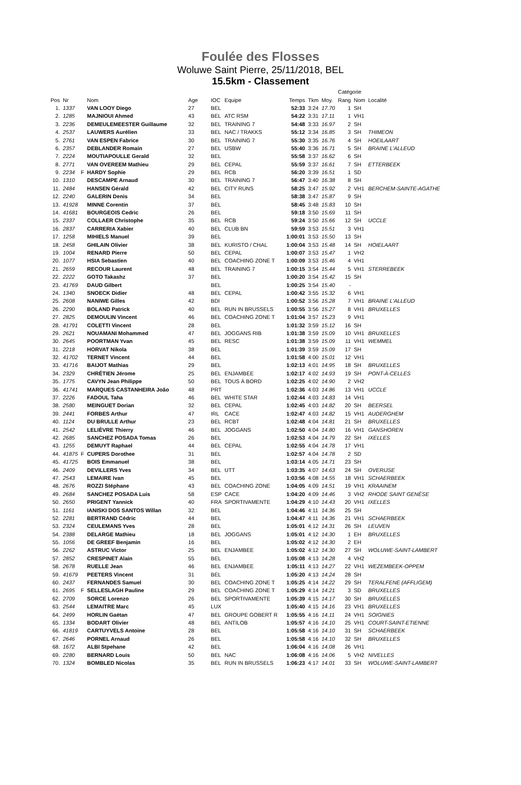Foulée des Flosses
Woluwe Saint Pierre, 25/11/2018, BEL
15.5km - Classement
| | | | | | | | | | | Catégorie | | |
| --- | --- | --- | --- | --- | --- | --- | --- | --- | --- | --- | --- | --- |
| Pos | Nr | | Nom | Age | IOC | Equipe | Temps | Tkm | Moy. | Rang | Nom | Localité |
| 1. | 1337 | | VAN LOOY Diego | 27 | BEL | | 52:33 | 3:24 | 17.70 | 1 | SH | |
| 2. | 1285 | | MAJNIOUI Ahmed | 43 | BEL | ATC RSM | 54:22 | 3:31 | 17.11 | 1 | VH1 | |
| 3. | 2236 | | DEMEULEMEESTER Guillaume | 32 | BEL | TRAINING 7 | 54:48 | 3:33 | 16.97 | 2 | SH | |
| 4. | 2537 | | LAUWERS Aurélien | 33 | BEL | NAC / TRAKKS | 55:12 | 3:34 | 16.85 | 3 | SH | THIMEON |
| 5. | 2761 | | VAN ESPEN Fabrice | 30 | BEL | TRAINING 7 | 55:30 | 3:35 | 16.76 | 4 | SH | HOEILAART |
| 6. | 2357 | | DEBLANDER Romain | 27 | BEL | USBW | 55:40 | 3:36 | 16.71 | 5 | SH | BRAINE L'ALLEUD |
| 7. | 2224 | | MOUTIAPOULLE Gerald | 32 | BEL | | 55:58 | 3:37 | 16.62 | 6 | SH | |
| 8. | 2771 | | VAN OVEREEM Mathieu | 29 | BEL | CEPAL | 55:59 | 3:37 | 16.61 | 7 | SH | ETTERBEEK |
| 9. | 2234 | F | HARDY Sophie | 29 | BEL | RCB | 56:20 | 3:39 | 16.51 | 1 | SD | |
| 10. | 1310 | | DESCAMPE Arnaud | 30 | BEL | TRAINING 7 | 56:47 | 3:40 | 16.38 | 8 | SH | |
| 11. | 2484 | | HANSEN Gérald | 42 | BEL | CITY RUNS | 58:25 | 3:47 | 15.92 | 2 | VH1 | BERCHEM-SAINTE-AGATHE |
| 12. | 2240 | | GALERIN Denis | 34 | BEL | | 58:38 | 3:47 | 15.87 | 9 | SH | |
| 13. | 41928 | | MINNE Corentin | 37 | BEL | | 58:45 | 3:48 | 15.83 | 10 | SH | |
| 14. | 41681 | | BOURGEOIS Cedric | 26 | BEL | | 59:18 | 3:50 | 15.69 | 11 | SH | |
| 15. | 2337 | | COLLAER Christophe | 35 | BEL | RCB | 59:24 | 3:50 | 15.66 | 12 | SH | UCCLE |
| 16. | 2837 | | CARRERIA Xabier | 40 | BEL | CLUB BN | 59:59 | 3:53 | 15.51 | 3 | VH1 | |
| 17. | 1258 | | MIHIELS Manuel | 39 | BEL | | 1:00:01 | 3:53 | 15.50 | 13 | SH | |
| 18. | 2458 | | GHILAIN Olivier | 38 | BEL | KURISTO / CHAL | 1:00:04 | 3:53 | 15.48 | 14 | SH | HOIELAART |
| 19. | 1004 | | RENARD Pierre | 50 | BEL | CEPAL | 1:00:07 | 3:53 | 15.47 | 1 | VH2 | |
| 20. | 1077 | | HSIA Sebastien | 40 | BEL | COACHING ZONE T | 1:00:09 | 3:53 | 15.46 | 4 | VH1 | |
| 21. | 2659 | | RECOUR Laurent | 48 | BEL | TRAINING 7 | 1:00:15 | 3:54 | 15.44 | 5 | VH1 | STERREBEEK |
| 22. | 2222 | | GOTO Takashz | 37 | BEL | | 1:00:20 | 3:54 | 15.42 | 15 | SH | |
| 23. | 41769 | | DAUD Gilbert | | BEL | | 1:00:25 | 3:54 | 15.40 | - | | |
| 24. | 1340 | | SNOECK Didier | 48 | BEL | CEPAL | 1:00:42 | 3:55 | 15.32 | 6 | VH1 | |
| 25. | 2608 | | NANIWE Gilles | 42 | BDI | | 1:00:52 | 3:56 | 15.28 | 7 | VH1 | BRAINE L'ALLEUD |
| 26. | 2290 | | BOLAND Patrick | 40 | BEL | RUN IN BRUSSELS | 1:00:55 | 3:56 | 15.27 | 8 | VH1 | BRUXELLES |
| 27. | 2825 | | DEMOULIN Vincent | 46 | BEL | COACHING ZONE T | 1:01:04 | 3:57 | 15.23 | 9 | VH1 | |
| 28. | 41791 | | COLETTI Vincent | 28 | BEL | | 1:01:32 | 3:59 | 15.12 | 16 | SH | |
| 29. | 2621 | | NOUAMANI Mohammed | 47 | BEL | JOGGANS RIB | 1:01:38 | 3:59 | 15.09 | 10 | VH1 | BRUXELLES |
| 30. | 2645 | | POORTMAN Yvan | 45 | BEL | RESC | 1:01:38 | 3:59 | 15.09 | 11 | VH1 | WEMMEL |
| 31. | 2218 | | HORVAT Nikola | 38 | BEL | | 1:01:39 | 3:59 | 15.09 | 17 | SH | |
| 32. | 41702 | | TERNET Vincent | 44 | BEL | | 1:01:58 | 4:00 | 15.01 | 12 | VH1 | |
| 33. | 41716 | | BAIJOT Mathias | 29 | BEL | | 1:02:13 | 4:01 | 14.95 | 18 | SH | BRUXELLES |
| 34. | 2329 | | CHRÉTIEN Jérome | 25 | BEL | ENJAMBEE | 1:02:17 | 4:02 | 14.93 | 19 | SH | PONT-À-CELLES |
| 35. | 1775 | | CAVYN Jean Philippe | 50 | BEL | TOUS À BORD | 1:02:25 | 4:02 | 14.90 | 2 | VH2 | |
| 36. | 41741 | | MARQUES CASTANHEIRA João | 48 | PRT | | 1:02:36 | 4:03 | 14.86 | 13 | VH1 | UCCLE |
| 37. | 2226 | | FADOUL Taha | 46 | BEL | WHITE STAR | 1:02:44 | 4:03 | 14.83 | 14 | VH1 | |
| 38. | 2580 | | MEINGUET Dorian | 32 | BEL | CEPAL | 1:02:45 | 4:03 | 14.82 | 20 | SH | BEERSEL |
| 39. | 2441 | | FORBES Arthur | 47 | IRL | CACE | 1:02:47 | 4:03 | 14.82 | 15 | VH1 | AUDERGHEM |
| 40. | 1124 | | DU BRULLE Arthur | 23 | BEL | RCBT | 1:02:48 | 4:04 | 14.81 | 21 | SH | BRUXELLES |
| 41. | 2542 | | LELIÈVRE Thierry | 46 | BEL | JOGGANS | 1:02:50 | 4:04 | 14.80 | 16 | VH1 | GANSHOREN |
| 42. | 2685 | | SANCHEZ POSADA Tomas | 26 | BEL | | 1:02:53 | 4:04 | 14.79 | 22 | SH | IXELLES |
| 43. | 1255 | | DEMUYT Raphael | 44 | BEL | CEPAL | 1:02:55 | 4:04 | 14.78 | 17 | VH1 | |
| 44. | 41875 | F | CUPERS Dorothee | 31 | BEL | | 1:02:57 | 4:04 | 14.78 | 2 | SD | |
| 45. | 41725 | | BOIS Emmanuel | 38 | BEL | | 1:03:14 | 4:05 | 14.71 | 23 | SH | |
| 46. | 2409 | | DEVILLERS Yves | 34 | BEL | UTT | 1:03:35 | 4:07 | 14.63 | 24 | SH | OVERIJSE |
| 47. | 2543 | | LEMAIRE Ivan | 45 | BEL | | 1:03:56 | 4:08 | 14.55 | 18 | VH1 | SCHAERBEEK |
| 48. | 2676 | | ROZZI Stéphane | 43 | BEL | COACHING ZONE | 1:04:05 | 4:09 | 14.51 | 19 | VH1 | KRAAINEM |
| 49. | 2684 | | SANCHEZ POSADA Luis | 58 | ESP | CACE | 1:04:20 | 4:09 | 14.46 | 3 | VH2 | RHODE SAINT GENÈSE |
| 50. | 2650 | | PRIGENT Yannick | 40 | FRA | SPORTIVAMENTE | 1:04:29 | 4:10 | 14.43 | 20 | VH1 | IXELLES |
| 51. | 1161 | | IANISKI DOS SANTOS Willan | 32 | BEL | | 1:04:46 | 4:11 | 14.36 | 25 | SH | |
| 52. | 2281 | | BERTRAND Cédric | 44 | BEL | | 1:04:47 | 4:11 | 14.36 | 21 | VH1 | SCHAERBEEK |
| 53. | 2324 | | CEULEMANS Yves | 28 | BEL | | 1:05:01 | 4:12 | 14.31 | 26 | SH | LEUVEN |
| 54. | 2388 | | DELARGE Mathieu | 18 | BEL | JOGGANS | 1:05:01 | 4:12 | 14.30 | 1 | EH | BRUXELLES |
| 55. | 1056 | | DE GREEF Benjamin | 16 | BEL | | 1:05:02 | 4:12 | 14.30 | 2 | EH | |
| 56. | 2262 | | ASTRUC Victor | 25 | BEL | ENJAMBEE | 1:05:02 | 4:12 | 14.30 | 27 | SH | WOLUWE-SAINT-LAMBERT |
| 57. | 2852 | | CRESPINET Alain | 55 | BEL | | 1:05:08 | 4:13 | 14.28 | 4 | VH2 | |
| 58. | 2678 | | RUELLE Jean | 46 | BEL | ENJAMBEE | 1:05:11 | 4:13 | 14.27 | 22 | VH1 | WEZEMBEEK-OPPEM |
| 59. | 41679 | | PEETERS Vincent | 31 | BEL | | 1:05:20 | 4:13 | 14.24 | 28 | SH | |
| 60. | 2437 | | FERNANDES Samuel | 30 | BEL | COACHING ZONE T | 1:05:25 | 4:14 | 14.22 | 29 | SH | TERALFENE (AFFLIGEM) |
| 61. | 2695 | F | SELLESLAGH Pauline | 29 | BEL | COACHING ZONE T | 1:05:29 | 4:14 | 14.21 | 3 | SD | BRUXELLES |
| 62. | 2709 | | SORCE Lorenzo | 26 | BEL | SPORTIVAMENTE | 1:05:39 | 4:15 | 14.17 | 30 | SH | BRUXELLES |
| 63. | 2544 | | LEMAITRE Marc | 45 | LUX | | 1:05:40 | 4:15 | 14.16 | 23 | VH1 | BRUXELLES |
| 64. | 2499 | | HORLIN Gaëtan | 47 | BEL | GROUPE GOBERT R | 1:05:55 | 4:16 | 14.11 | 24 | VH1 | SOIGNIES |
| 65. | 1334 | | BODART Olivier | 48 | BEL | ANTILOB | 1:05:57 | 4:16 | 14.10 | 25 | VH1 | COURT-SAINT-ETIENNE |
| 66. | 41819 | | CARTUYVELS Antoine | 28 | BEL | | 1:05:58 | 4:16 | 14.10 | 31 | SH | SCHAERBEEK |
| 67. | 2646 | | PORNEL Arnaud | 26 | BEL | | 1:05:58 | 4:16 | 14.10 | 32 | SH | BRUXELLES |
| 68. | 1672 | | ALBI Stpehane | 42 | BEL | | 1:06:04 | 4:16 | 14.08 | 26 | VH1 | |
| 69. | 2280 | | BERNARD Louis | 50 | BEL | NAC | 1:06:08 | 4:16 | 14.06 | 5 | VH2 | NIVELLES |
| 70. | 1324 | | BOMBLED Nicolas | 35 | BEL | RUN IN BRUSSELS | 1:06:23 | 4:17 | 14.01 | 33 | SH | WOLUWE-SAINT-LAMBERT |